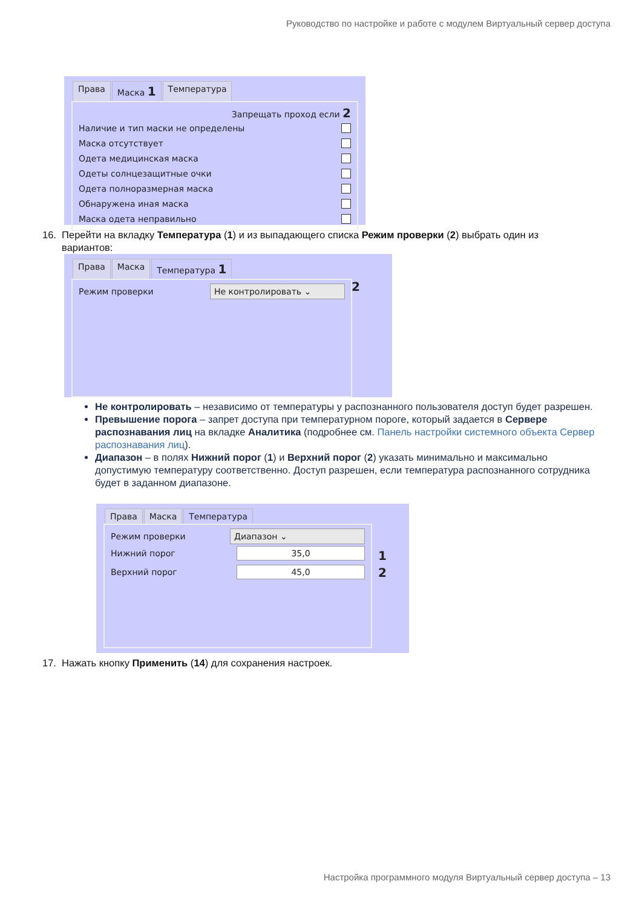Руководство по настройке и работе с модулем Виртуальный сервер доступа
Права Маска 1 Температура
Запрещать проход если 2
Наличие и тип маски не определены
Маска отсутствует
Одета медицинская маска
Одеты солнцезащитные очки
Одета полноразмерная маска
Обнаружена иная маска
Маска одета неправильно
16. Перейти на вкладку Температура (1) и из выпадающего списка Режим проверки (2) выбрать один из
вариантов:
Права Маска Температура 1
Режим проверки Не контролировать ⌄
2
Не контролировать – независимо от температуры у распознанного пользователя доступ будет разрешен.
Превышение порога – запрет доступа при температурном пороге, который задается в Сервере распознавания лиц на вкладке Аналитика (подробнее см. Панель настройки системного объекта Сервер распознавания лиц).
Диапазон – в полях Нижний порог (1) и Верхний порог (2) указать минимально и максимально допустимую температуру соответственно. Доступ разрешен, если температура распознанного сотрудника будет в заданном диапазоне.
Права Маска Температура
Режим проверки Диапазон ⌄
Нижний порог 35,0
Верхний порог 45,0
1
2
17. Нажать кнопку Применить (14) для сохранения настроек.
Настройка программного модуля Виртуальный сервер доступа – 13